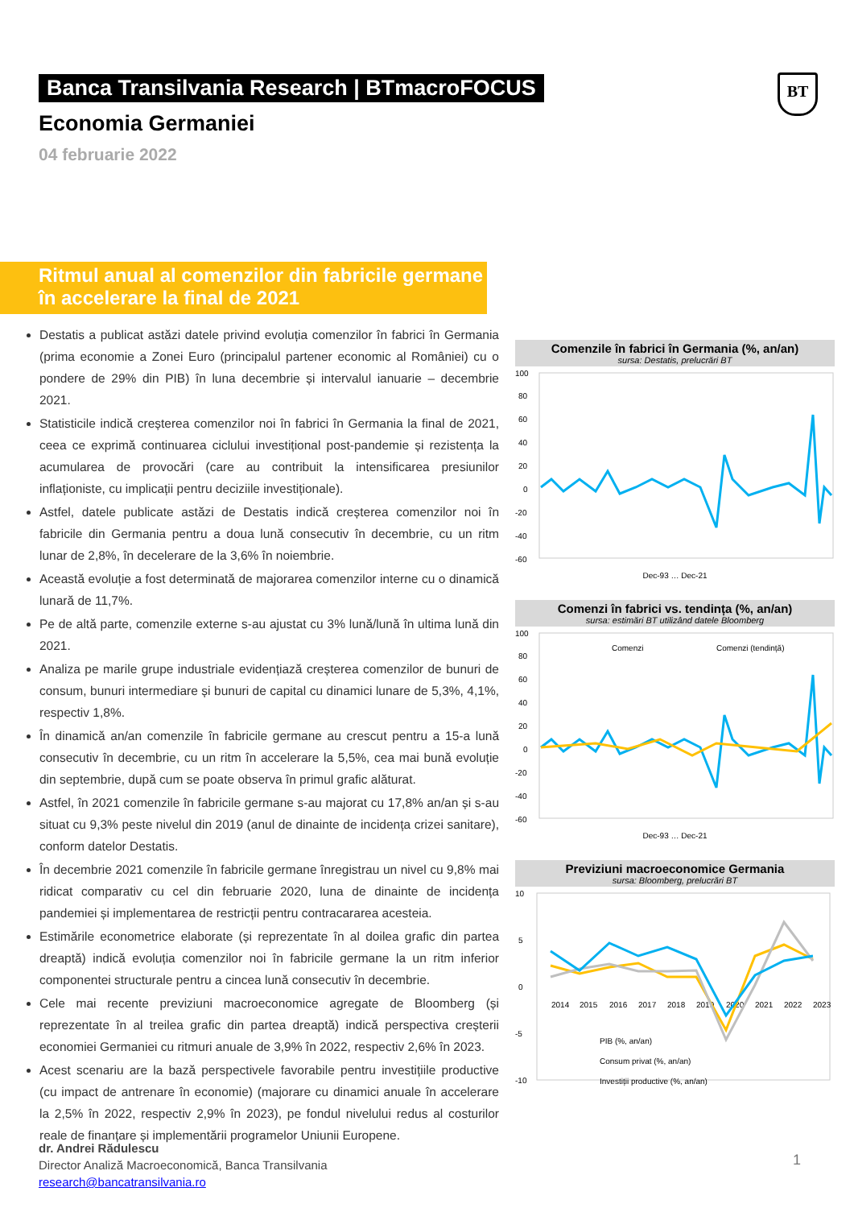Banca Transilvania Research | BTmacroFOCUS
BT
Economia Germaniei
04 februarie 2022
Ritmul anual al comenzilor din fabricile germane în accelerare la final de 2021
Destatis a publicat astăzi datele privind evoluția comenzilor în fabrici în Germania (prima economie a Zonei Euro (principalul partener economic al României) cu o pondere de 29% din PIB) în luna decembrie și intervalul ianuarie – decembrie 2021.
Statisticile indică creșterea comenzilor noi în fabrici în Germania la final de 2021, ceea ce exprimă continuarea ciclului investițional post-pandemie și rezistența la acumularea de provocări (care au contribuit la intensificarea presiunilor inflaționiste, cu implicații pentru deciziile investiționale).
Astfel, datele publicate astăzi de Destatis indică creșterea comenzilor noi în fabricile din Germania pentru a doua lună consecutiv în decembrie, cu un ritm lunar de 2,8%, în decelerare de la 3,6% în noiembrie.
Această evoluție a fost determinată de majorarea comenzilor interne cu o dinamică lunară de 11,7%.
Pe de altă parte, comenzile externe s-au ajustat cu 3% lună/lună în ultima lună din 2021.
Analiza pe marile grupe industriale evidențiază creșterea comenzilor de bunuri de consum, bunuri intermediare și bunuri de capital cu dinamici lunare de 5,3%, 4,1%, respectiv 1,8%.
În dinamică an/an comenzile în fabricile germane au crescut pentru a 15-a lună consecutiv în decembrie, cu un ritm în accelerare la 5,5%, cea mai bună evoluție din septembrie, după cum se poate observa în primul grafic alăturat.
Astfel, în 2021 comenzile în fabricile germane s-au majorat cu 17,8% an/an și s-au situat cu 9,3% peste nivelul din 2019 (anul de dinainte de incidența crizei sanitare), conform datelor Destatis.
În decembrie 2021 comenzile în fabricile germane înregistrau un nivel cu 9,8% mai ridicat comparativ cu cel din februarie 2020, luna de dinainte de incidența pandemiei și implementarea de restricții pentru contracararea acesteia.
Estimările econometrice elaborate (și reprezentate în al doilea grafic din partea dreaptă) indică evoluția comenzilor noi în fabricile germane la un ritm inferior componentei structurale pentru a cincea lună consecutiv în decembrie.
Cele mai recente previziuni macroeconomice agregate de Bloomberg (și reprezentate în al treilea grafic din partea dreaptă) indică perspectiva creșterii economiei Germaniei cu ritmuri anuale de 3,9% în 2022, respectiv 2,6% în 2023.
Acest scenariu are la bază perspectivele favorabile pentru investițiile productive (cu impact de antrenare în economie) (majorare cu dinamici anuale în accelerare la 2,5% în 2022, respectiv 2,9% în 2023), pe fondul nivelului redus al costurilor reale de finanțare și implementării programelor Uniunii Europene.
Comenzile în fabrici în Germania (%, an/an)
sursa: Destatis, prelucrări BT
100
80
60
40
20
0
-20
-40
-60
Dec-93 … Dec-21
Comenzi în fabrici vs. tendința (%, an/an)
sursa: estimări BT utilizând datele Bloomberg
100
80
60
40
20
0
-20
-40
-60
Comenzi
Comenzi (tendință)
Dec-93 … Dec-21
Previziuni macroeconomice Germania
sursa: Bloomberg, prelucrări BT
10
5
0
-5
-10
2014
2015
2016
2017
2018
2019
2020
2021
2022
2023
PIB (%, an/an)
Consum privat (%, an/an)
Investiții productive (%, an/an)
dr. Andrei Rădulescu
Director Analiză Macroeconomică, Banca Transilvania
research@bancatransilvania.ro
1